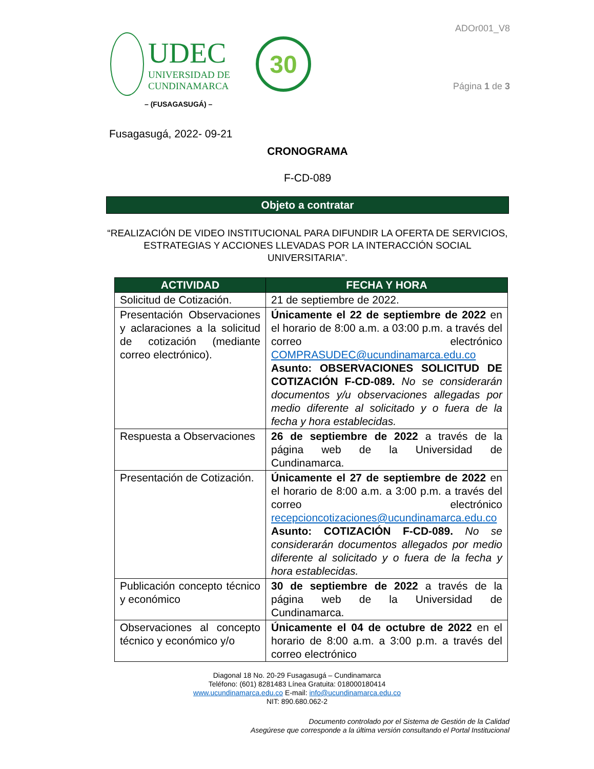UDEC
UNIVERSIDAD DE
CUNDINAMARCA
30
ADOr001_V8
Página 1 de 3
– (FUSAGASUGÁ) –
Fusagasugá, 2022- 09-21
CRONOGRAMA
F-CD-089
Objeto a contratar
“REALIZACIÓN DE VIDEO INSTITUCIONAL PARA DIFUNDIR LA OFERTA DE SERVICIOS, ESTRATEGIAS Y ACCIONES LLEVADAS POR LA INTERACCIÓN SOCIAL UNIVERSITARIA”.
| ACTIVIDAD | FECHA Y HORA |
| --- | --- |
| Solicitud de Cotización. | 21 de septiembre de 2022. |
| Presentación Observaciones y aclaraciones a la solicitud de cotización (mediante correo electrónico). | Únicamente el 22 de septiembre de 2022 en el horario de 8:00 a.m. a 03:00 p.m. a través del correo electrónico COMPRASUDEC@ucundinamarca.edu.co Asunto: OBSERVACIONES SOLICITUD DE COTIZACIÓN F-CD-089. No se considerarán documentos y/u observaciones allegadas por medio diferente al solicitado y o fuera de la fecha y hora establecidas. |
| Respuesta a Observaciones | 26 de septiembre de 2022 a través de la página web de la Universidad de Cundinamarca. |
| Presentación de Cotización. | Únicamente el 27 de septiembre de 2022 en el horario de 8:00 a.m. a 3:00 p.m. a través del correo electrónico recepcioncotizaciones@ucundinamarca.edu.co Asunto: COTIZACIÓN F-CD-089. No se considerarán documentos allegados por medio diferente al solicitado y o fuera de la fecha y hora establecidas. |
| Publicación concepto técnico y económico | 30 de septiembre de 2022 a través de la página web de la Universidad de Cundinamarca. |
| Observaciones al concepto técnico y económico y/o | Únicamente el 04 de octubre de 2022 en el horario de 8:00 a.m. a 3:00 p.m. a través del correo electrónico |
Diagonal 18 No. 20-29 Fusagasugá – Cundinamarca
Teléfono: (601) 8281483 Línea Gratuita: 018000180414
www.ucundinamarca.edu.co E-mail: info@ucundinamarca.edu.co
NIT: 890.680.062-2
Documento controlado por el Sistema de Gestión de la Calidad
Asegúrese que corresponde a la última versión consultando el Portal Institucional